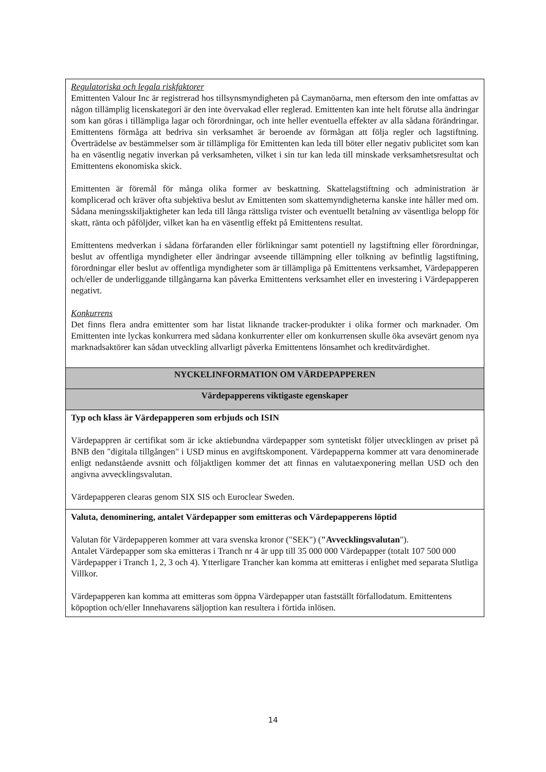| Regulatoriska och legala riskfaktorer Emittenten Valour Inc är registrerad hos tillsynsmyndigheten på Caymanöarna, men eftersom den inte omfattas av någon tillämplig licenskategori är den inte övervakad eller reglerad. Emittenten kan inte helt förutse alla ändringar som kan göras i tillämpliga lagar och förordningar, och inte heller eventuella effekter av alla sådana förändringar. Emittentens förmåga att bedriva sin verksamhet är beroende av förmågan att följa regler och lagstiftning. Överträdelse av bestämmelser som är tillämpliga för Emittenten kan leda till böter eller negativ publicitet som kan ha en väsentlig negativ inverkan på verksamheten, vilket i sin tur kan leda till minskade verksamhetsresultat och Emittentens ekonomiska skick. Emittenten är föremål för många olika former av beskattning. Skattelagstiftning och administration är komplicerad och kräver ofta subjektiva beslut av Emittenten som skattemyndigheterna kanske inte håller med om. Sådana meningsskiljaktigheter kan leda till långa rättsliga tvister och eventuellt betalning av väsentliga belopp för skatt, ränta och påföljder, vilket kan ha en väsentlig effekt på Emittentens resultat. Emittentens medverkan i sådana förfaranden eller förlikningar samt potentiell ny lagstiftning eller förordningar, beslut av offentliga myndigheter eller ändringar avseende tillämpning eller tolkning av befintlig lagstiftning, förordningar eller beslut av offentliga myndigheter som är tillämpliga på Emittentens verksamhet, Värdepapperen och/eller de underliggande tillgångarna kan påverka Emittentens verksamhet eller en investering i Värdepapperen negativt. Konkurrens Det finns flera andra emittenter som har listat liknande tracker-produkter i olika former och marknader. Om Emittenten inte lyckas konkurrera med sådana konkurrenter eller om konkurrensen skulle öka avsevärt genom nya marknadsaktörer kan sådan utveckling allvarligt påverka Emittentens lönsamhet och kreditvärdighet. |
| NYCKELINFORMATION OM VÄRDEPAPPEREN |
| Värdepapperens viktigaste egenskaper |
| Typ och klass är Värdepapperen som erbjuds och ISIN Värdepappren är certifikat som är icke aktiebundna värdepapper som syntetiskt följer utvecklingen av priset på BNB den "digitala tillgången" i USD minus en avgiftskomponent. Värdepapperna kommer att vara denominerade enligt nedanstående avsnitt och följaktligen kommer det att finnas en valutaexponering mellan USD och den angivna avvecklingsvalutan. Värdepapperen clearas genom SIX SIS och Euroclear Sweden. |
| Valuta, denominering, antalet Värdepapper som emitteras och Värdepapperens löptid Valutan för Värdepapperen kommer att vara svenska kronor ("SEK") ( "Avvecklingsvalutan "). Antalet Värdepapper som ska emitteras i Tranch nr 4 är upp till 35 000 000 Värdepapper (totalt 107 500 000 Värdepapper i Tranch 1, 2, 3 och 4). Ytterligare Trancher kan komma att emitteras i enlighet med separata Slutliga Villkor. Värdepapperen kan komma att emitteras som öppna Värdepapper utan fastställt förfallodatum. Emittentens köpoption och/eller Innehavarens säljoption kan resultera i förtida inlösen. |
14